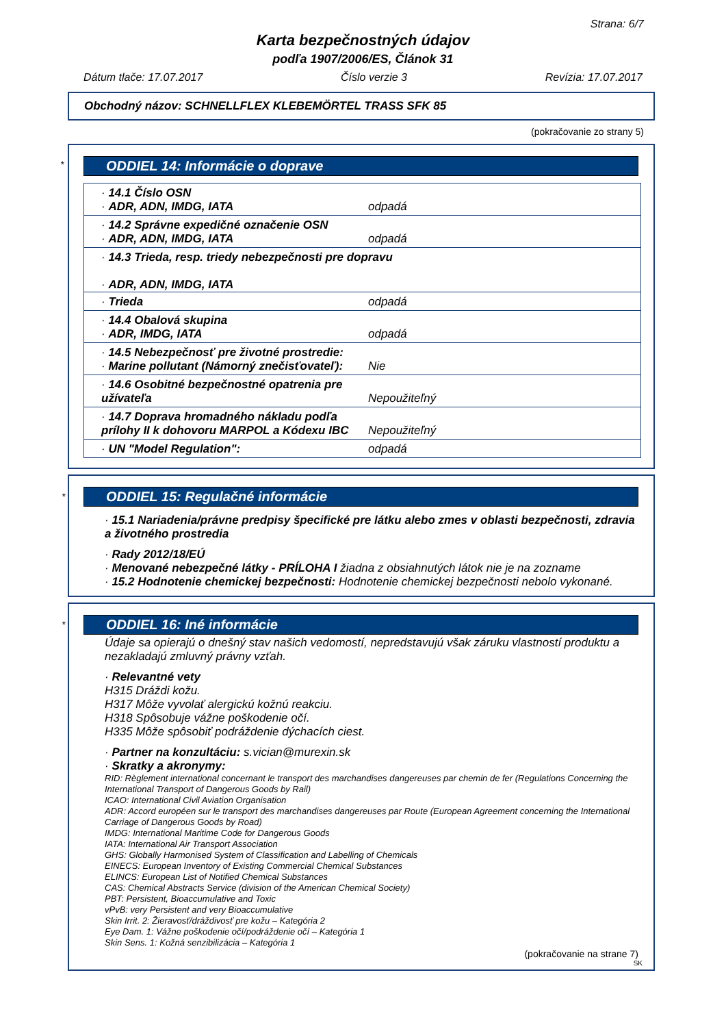Strana: 6/7
Karta bezpečnostných údajov
podľa 1907/2006/ES, Článok 31
Dátum tlače: 17.07.2017 Číslo verzie 3 Revízia: 17.07.2017
Obchodný názov: SCHNELLFLEX KLEBEMÖRTEL TRASS SFK 85
(pokračovanie zo strany 5)
*
ODDIEL 14: Informácie o doprave
| · 14.1 Číslo OSN · ADR, ADN, IMDG, IATA | odpadá |
| · 14.2 Správne expedičné označenie OSN · ADR, ADN, IMDG, IATA | odpadá |
| · 14.3 Trieda, resp. triedy nebezpečnosti pre dopravu · ADR, ADN, IMDG, IATA | |
| · Trieda | odpadá |
| · 14.4 Obalová skupina · ADR, IMDG, IATA | odpadá |
| · 14.5 Nebezpečnosť pre životné prostredie: · Marine pollutant (Námorný znečisťovateľ): | Nie |
| · 14.6 Osobitné bezpečnostné opatrenia pre užívateľa | Nepoužiteľný |
| · 14.7 Doprava hromadného nákladu podľa prílohy II k dohovoru MARPOL a Kódexu IBC | Nepoužiteľný |
| · UN "Model Regulation": | odpadá |
*
ODDIEL 15: Regulačné informácie
· 15.1 Nariadenia/právne predpisy špecifické pre látku alebo zmes v oblasti bezpečnosti, zdravia a životného prostredia
· Rady 2012/18/EÚ
· Menované nebezpečné látky - PRÍLOHA I žiadna z obsiahnutých látok nie je na zozname
· 15.2 Hodnotenie chemickej bezpečnosti: Hodnotenie chemickej bezpečnosti nebolo vykonané.
*
ODDIEL 16: Iné informácie
Údaje sa opierajú o dnešný stav našich vedomostí, nepredstavujú však záruku vlastností produktu a nezakladajú zmluvný právny vzťah.
· Relevantné vety
H315 Dráždi kožu.
H317 Môže vyvolať alergickú kožnú reakciu.
H318 Spôsobuje vážne poškodenie očí.
H335 Môže spôsobiť podráždenie dýchacích ciest.
· Partner na konzultáciu: s.vician@murexin.sk
· Skratky a akronymy:
RID: Règlement international concernant le transport des marchandises dangereuses par chemin de fer (Regulations Concerning the International Transport of Dangerous Goods by Rail)
ICAO: International Civil Aviation Organisation
ADR: Accord européen sur le transport des marchandises dangereuses par Route (European Agreement concerning the International Carriage of Dangerous Goods by Road)
IMDG: International Maritime Code for Dangerous Goods
IATA: International Air Transport Association
GHS: Globally Harmonised System of Classification and Labelling of Chemicals
EINECS: European Inventory of Existing Commercial Chemical Substances
ELINCS: European List of Notified Chemical Substances
CAS: Chemical Abstracts Service (division of the American Chemical Society)
PBT: Persistent, Bioaccumulative and Toxic
vPvB: very Persistent and very Bioaccumulative
Skin Irrit. 2: Žieravosť/dráždivosť pre kožu – Kategória 2
Eye Dam. 1: Vážne poškodenie očí/podráždenie očí – Kategória 1
Skin Sens. 1: Kožná senzibilizácia – Kategória 1
(pokračovanie na strane 7)
SK